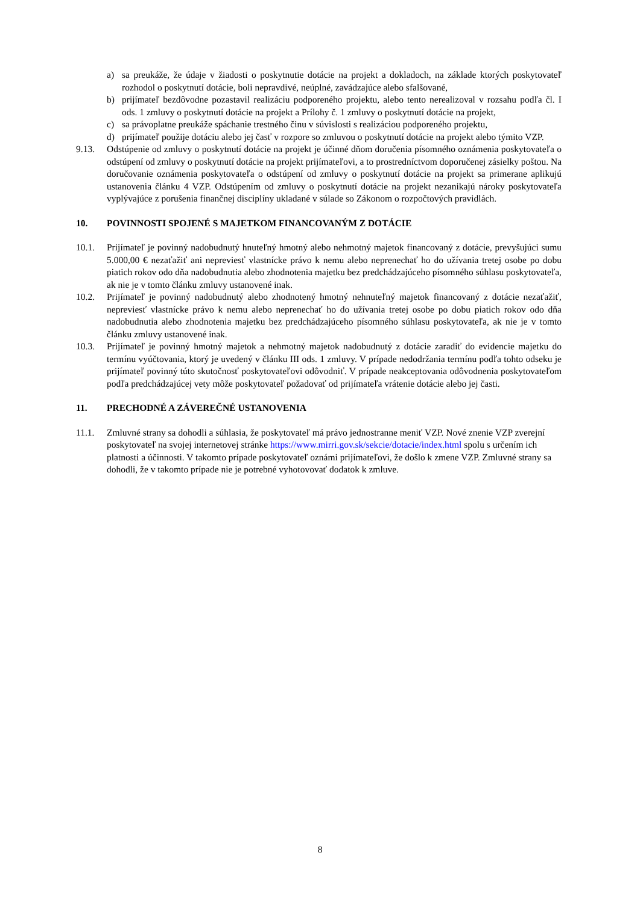a) sa preukáže, že údaje v žiadosti o poskytnutie dotácie na projekt a dokladoch, na základe ktorých poskytovateľ rozhodol o poskytnutí dotácie, boli nepravdivé, neúplné, zavádzajúce alebo sfalšované,
b) prijímateľ bezdôvodne pozastavil realizáciu podporeného projektu, alebo tento nerealizoval v rozsahu podľa čl. I ods. 1 zmluvy o poskytnutí dotácie na projekt a Prílohy č. 1 zmluvy o poskytnutí dotácie na projekt,
c) sa právoplatne preukáže spáchanie trestného činu v súvislosti s realizáciou podporeného projektu,
d) prijímateľ použije dotáciu alebo jej časť v rozpore so zmluvou o poskytnutí dotácie na projekt alebo týmito VZP.
9.13. Odstúpenie od zmluvy o poskytnutí dotácie na projekt je účinné dňom doručenia písomného oznámenia poskytovateľa o odstúpení od zmluvy o poskytnutí dotácie na projekt prijímateľovi, a to prostredníctvom doporučenej zásielky poštou. Na doručovanie oznámenia poskytovateľa o odstúpení od zmluvy o poskytnutí dotácie na projekt sa primerane aplikujú ustanovenia článku 4 VZP. Odstúpením od zmluvy o poskytnutí dotácie na projekt nezanikajú nároky poskytovateľa vyplývajúce z porušenia finančnej disciplíny ukladané v súlade so Zákonom o rozpočtových pravidlách.
10. POVINNOSTI SPOJENÉ S MAJETKOM FINANCOVANÝM Z DOTÁCIE
10.1. Prijímateľ je povinný nadobudnutý hnuteľný hmotný alebo nehmotný majetok financovaný z dotácie, prevyšujúci sumu 5.000,00 € nezaťažiť ani nepreviesť vlastnícke právo k nemu alebo neprenechať ho do užívania tretej osobe po dobu piatich rokov odo dňa nadobudnutia alebo zhodnotenia majetku bez predchádzajúceho písomného súhlasu poskytovateľa, ak nie je v tomto článku zmluvy ustanovené inak.
10.2. Prijímateľ je povinný nadobudnutý alebo zhodnotený hmotný nehnuteľný majetok financovaný z dotácie nezaťažiť, nepreviesť vlastnícke právo k nemu alebo neprenechať ho do užívania tretej osobe po dobu piatich rokov odo dňa nadobudnutia alebo zhodnotenia majetku bez predchádzajúceho písomného súhlasu poskytovateľa, ak nie je v tomto článku zmluvy ustanovené inak.
10.3. Prijímateľ je povinný hmotný majetok a nehmotný majetok nadobudnutý z dotácie zaradiť do evidencie majetku do termínu vyúčtovania, ktorý je uvedený v článku III ods. 1 zmluvy. V prípade nedodržania termínu podľa tohto odseku je prijímateľ povinný túto skutočnosť poskytovateľovi odôvodniť. V prípade neakceptovania odôvodnenia poskytovateľom podľa predchádzajúcej vety môže poskytovateľ požadovať od prijímateľa vrátenie dotácie alebo jej časti.
11. PRECHODNÉ A ZÁVEREČNÉ USTANOVENIA
11.1. Zmluvné strany sa dohodli a súhlasia, že poskytovateľ má právo jednostranne meniť VZP. Nové znenie VZP zverejní poskytovateľ na svojej internetovej stránke https://www.mirri.gov.sk/sekcie/dotacie/index.html spolu s určením ich platnosti a účinnosti. V takomto prípade poskytovateľ oznámi prijímateľovi, že došlo k zmene VZP. Zmluvné strany sa dohodli, že v takomto prípade nie je potrebné vyhotovovať dodatok k zmluve.
8